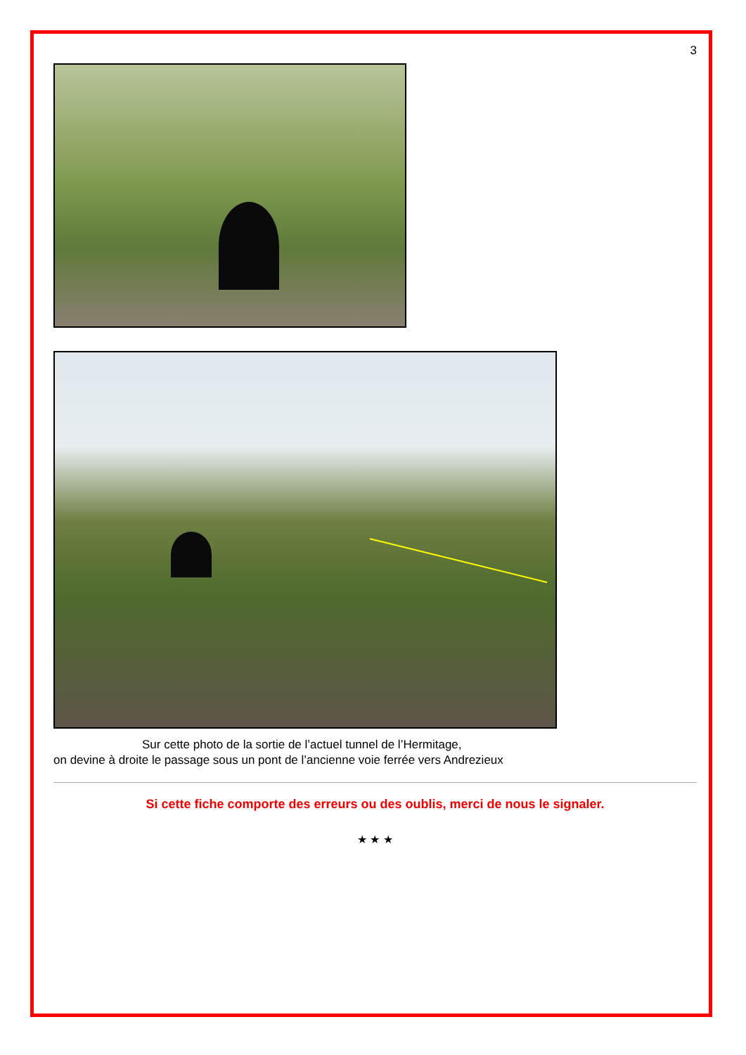3
Sur cette photo de la sortie de l’actuel tunnel de l’Hermitage,
on devine à droite le passage sous un pont de l’ancienne voie ferrée vers Andrezieux
Si cette fiche comporte des erreurs ou des oublis, merci de nous le signaler.
★ ★ ★